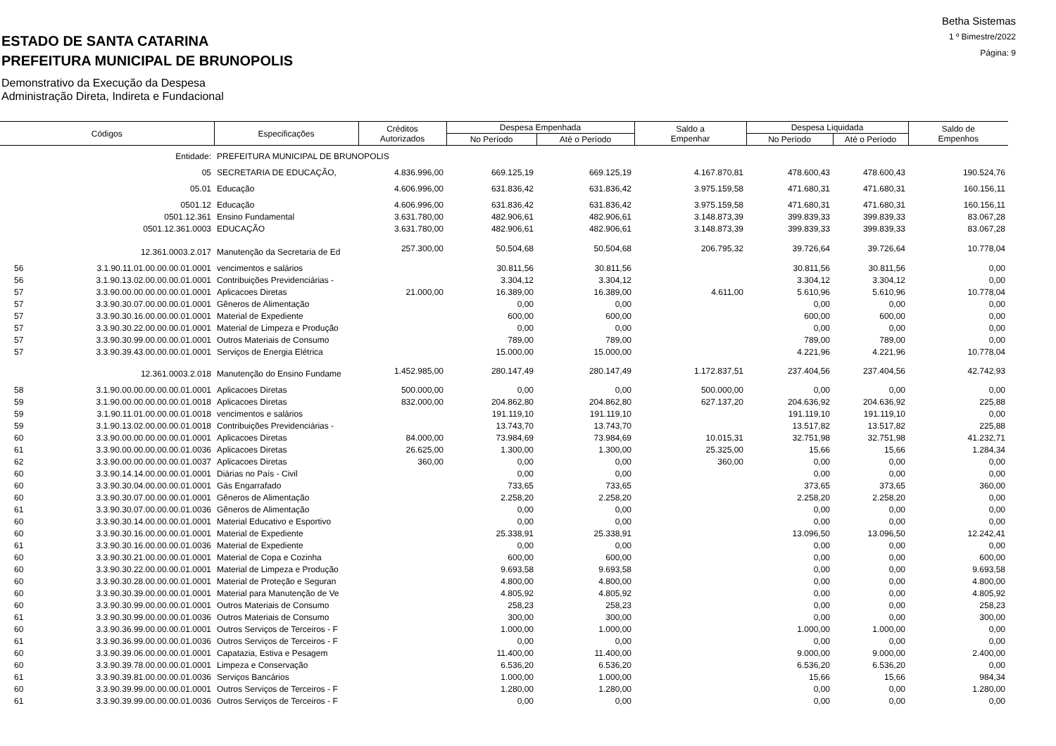ESTADO DE SANTA CATARINA
PREFEITURA MUNICIPAL DE BRUNOPOLIS
Demonstrativo da Execução da Despesa
Administração Direta, Indireta e Fundacional
Betha Sistemas
1 º Bimestre/2022
Página: 9
| Códigos | | Especificações | Créditos Autorizados | Despesa Empenhada | | Saldo a Empenhar | Despesa Liquidada | | Saldo de Empenhos |
| --- | --- | --- | --- | --- | --- | --- | --- | --- | --- |
| | | | | No Período | Até o Período | | No Período | Até o Período | |
| | Entidade: | PREFEITURA MUNICIPAL DE BRUNOPOLIS | | | | | | | |
| | 05 | SECRETARIA DE EDUCAÇÃO, | 4.836.996,00 | 669.125,19 | 669.125,19 | 4.167.870,81 | 478.600,43 | 478.600,43 | 190.524,76 |
| | 05.01 | Educação | 4.606.996,00 | 631.836,42 | 631.836,42 | 3.975.159,58 | 471.680,31 | 471.680,31 | 160.156,11 |
| | 0501.12 | Educação | 4.606.996,00 | 631.836,42 | 631.836,42 | 3.975.159,58 | 471.680,31 | 471.680,31 | 160.156,11 |
| | 0501.12.361 | Ensino Fundamental | 3.631.780,00 | 482.906,61 | 482.906,61 | 3.148.873,39 | 399.839,33 | 399.839,33 | 83.067,28 |
| | 0501.12.361.0003 | EDUCAÇÃO | 3.631.780,00 | 482.906,61 | 482.906,61 | 3.148.873,39 | 399.839,33 | 399.839,33 | 83.067,28 |
| | 12.361.0003.2.017 | Manutenção da Secretaria de Ed | 257.300,00 | 50.504,68 | 50.504,68 | 206.795,32 | 39.726,64 | 39.726,64 | 10.778,04 |
| 56 | 3.1.90.11.01.00.00.00.01.0001 | vencimentos e salários | | 30.811,56 | 30.811,56 | | 30.811,56 | 30.811,56 | 0,00 |
| 56 | 3.1.90.13.02.00.00.00.01.0001 | Contribuições Previdenciárias - | | 3.304,12 | 3.304,12 | | 3.304,12 | 3.304,12 | 0,00 |
| 57 | 3.3.90.00.00.00.00.00.01.0001 | Aplicacoes Diretas | 21.000,00 | 16.389,00 | 16.389,00 | 4.611,00 | 5.610,96 | 5.610,96 | 10.778,04 |
| 57 | 3.3.90.30.07.00.00.00.01.0001 | Gêneros de Alimentação | | 0,00 | 0,00 | | 0,00 | 0,00 | 0,00 |
| 57 | 3.3.90.30.16.00.00.00.01.0001 | Material de Expediente | | 600,00 | 600,00 | | 600,00 | 600,00 | 0,00 |
| 57 | 3.3.90.30.22.00.00.00.01.0001 | Material de Limpeza e Produção | | 0,00 | 0,00 | | 0,00 | 0,00 | 0,00 |
| 57 | 3.3.90.30.99.00.00.00.01.0001 | Outros Materiais de Consumo | | 789,00 | 789,00 | | 789,00 | 789,00 | 0,00 |
| 57 | 3.3.90.39.43.00.00.00.01.0001 | Serviços de Energia Elétrica | | 15.000,00 | 15.000,00 | | 4.221,96 | 4.221,96 | 10.778,04 |
| | 12.361.0003.2.018 | Manutenção do Ensino Fundame | 1.452.985,00 | 280.147,49 | 280.147,49 | 1.172.837,51 | 237.404,56 | 237.404,56 | 42.742,93 |
| 58 | 3.1.90.00.00.00.00.00.01.0001 | Aplicacoes Diretas | 500.000,00 | 0,00 | 0,00 | 500.000,00 | 0,00 | 0,00 | 0,00 |
| 59 | 3.1.90.00.00.00.00.00.01.0018 | Aplicacoes Diretas | 832.000,00 | 204.862,80 | 204.862,80 | 627.137,20 | 204.636,92 | 204.636,92 | 225,88 |
| 59 | 3.1.90.11.01.00.00.00.01.0018 | vencimentos e salários | | 191.119,10 | 191.119,10 | | 191.119,10 | 191.119,10 | 0,00 |
| 59 | 3.1.90.13.02.00.00.00.01.0018 | Contribuições Previdenciárias - | | 13.743,70 | 13.743,70 | | 13.517,82 | 13.517,82 | 225,88 |
| 60 | 3.3.90.00.00.00.00.00.01.0001 | Aplicacoes Diretas | 84.000,00 | 73.984,69 | 73.984,69 | 10.015,31 | 32.751,98 | 32.751,98 | 41.232,71 |
| 61 | 3.3.90.00.00.00.00.00.01.0036 | Aplicacoes Diretas | 26.625,00 | 1.300,00 | 1.300,00 | 25.325,00 | 15,66 | 15,66 | 1.284,34 |
| 62 | 3.3.90.00.00.00.00.00.01.0037 | Aplicacoes Diretas | 360,00 | 0,00 | 0,00 | 360,00 | 0,00 | 0,00 | 0,00 |
| 60 | 3.3.90.14.14.00.00.00.01.0001 | Diárias no País - Civil | | 0,00 | 0,00 | | 0,00 | 0,00 | 0,00 |
| 60 | 3.3.90.30.04.00.00.00.01.0001 | Gás Engarrafado | | 733,65 | 733,65 | | 373,65 | 373,65 | 360,00 |
| 60 | 3.3.90.30.07.00.00.00.01.0001 | Gêneros de Alimentação | | 2.258,20 | 2.258,20 | | 2.258,20 | 2.258,20 | 0,00 |
| 61 | 3.3.90.30.07.00.00.00.01.0036 | Gêneros de Alimentação | | 0,00 | 0,00 | | 0,00 | 0,00 | 0,00 |
| 60 | 3.3.90.30.14.00.00.00.01.0001 | Material Educativo e Esportivo | | 0,00 | 0,00 | | 0,00 | 0,00 | 0,00 |
| 60 | 3.3.90.30.16.00.00.00.01.0001 | Material de Expediente | | 25.338,91 | 25.338,91 | | 13.096,50 | 13.096,50 | 12.242,41 |
| 61 | 3.3.90.30.16.00.00.00.01.0036 | Material de Expediente | | 0,00 | 0,00 | | 0,00 | 0,00 | 0,00 |
| 60 | 3.3.90.30.21.00.00.00.01.0001 | Material de Copa e Cozinha | | 600,00 | 600,00 | | 0,00 | 0,00 | 600,00 |
| 60 | 3.3.90.30.22.00.00.00.01.0001 | Material de Limpeza e Produção | | 9.693,58 | 9.693,58 | | 0,00 | 0,00 | 9.693,58 |
| 60 | 3.3.90.30.28.00.00.00.01.0001 | Material de Proteção e Seguran | | 4.800,00 | 4.800,00 | | 0,00 | 0,00 | 4.800,00 |
| 60 | 3.3.90.30.39.00.00.00.01.0001 | Material para Manutenção de Ve | | 4.805,92 | 4.805,92 | | 0,00 | 0,00 | 4.805,92 |
| 60 | 3.3.90.30.99.00.00.00.01.0001 | Outros Materiais de Consumo | | 258,23 | 258,23 | | 0,00 | 0,00 | 258,23 |
| 61 | 3.3.90.30.99.00.00.00.01.0036 | Outros Materiais de Consumo | | 300,00 | 300,00 | | 0,00 | 0,00 | 300,00 |
| 60 | 3.3.90.36.99.00.00.00.01.0001 | Outros Serviços de Terceiros - F | | 1.000,00 | 1.000,00 | | 1.000,00 | 1.000,00 | 0,00 |
| 61 | 3.3.90.36.99.00.00.00.01.0036 | Outros Serviços de Terceiros - F | | 0,00 | 0,00 | | 0,00 | 0,00 | 0,00 |
| 60 | 3.3.90.39.06.00.00.00.01.0001 | Capatazia, Estiva e Pesagem | | 11.400,00 | 11.400,00 | | 9.000,00 | 9.000,00 | 2.400,00 |
| 60 | 3.3.90.39.78.00.00.00.01.0001 | Limpeza e Conservação | | 6.536,20 | 6.536,20 | | 6.536,20 | 6.536,20 | 0,00 |
| 61 | 3.3.90.39.81.00.00.00.01.0036 | Serviços Bancários | | 1.000,00 | 1.000,00 | | 15,66 | 15,66 | 984,34 |
| 60 | 3.3.90.39.99.00.00.00.01.0001 | Outros Serviços de Terceiros - F | | 1.280,00 | 1.280,00 | | 0,00 | 0,00 | 1.280,00 |
| 61 | 3.3.90.39.99.00.00.00.01.0036 | Outros Serviços de Terceiros - F | | 0,00 | 0,00 | | 0,00 | 0,00 | 0,00 |